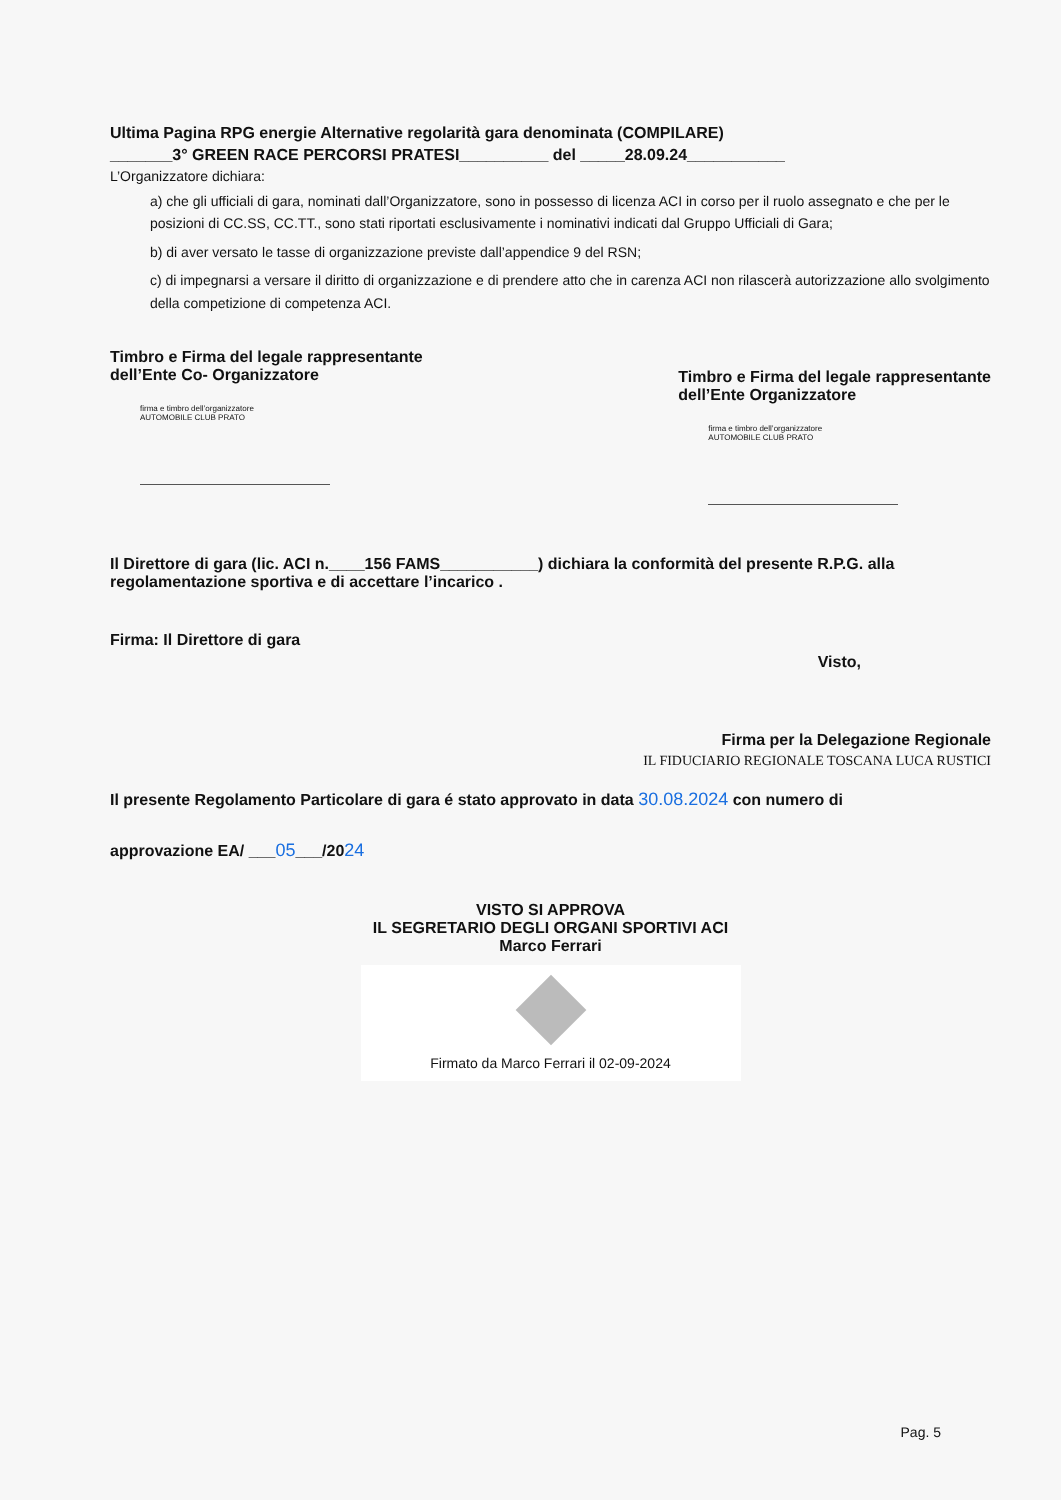Ultima Pagina RPG energie Alternative regolarità gara denominata (COMPILARE)
_______3° GREEN RACE PERCORSI PRATESI__________ del _____28.09.24___________
L’Organizzatore dichiara:
a) che gli ufficiali di gara, nominati dall’Organizzatore, sono in possesso di licenza ACI in corso per il ruolo assegnato e che per le posizioni di CC.SS, CC.TT., sono stati riportati esclusivamente i nominativi indicati dal Gruppo Ufficiali di Gara;
b) di aver versato le tasse di organizzazione previste dall’appendice 9 del RSN;
c) di impegnarsi a versare il diritto di organizzazione e di prendere atto che in carenza ACI non rilascerà autorizzazione allo svolgimento della competizione di competenza ACI.
Timbro e Firma del legale rappresentante
dell’Ente Co- Organizzatore
firma e timbro dell’organizzatore
AUTOMOBILE CLUB PRATO
Timbro e Firma del legale rappresentante
dell’Ente Organizzatore
firma e timbro dell’organizzatore
AUTOMOBILE CLUB PRATO
Il Direttore di gara (lic. ACI n.____156 FAMS___________) dichiara la conformità del presente R.P.G. alla regolamentazione sportiva e di accettare l’incarico .
Firma: Il Direttore di gara
Visto,
Firma per la Delegazione Regionale
IL FIDUCIARIO REGIONALE TOSCANA LUCA RUSTICI
Il presente Regolamento Particolare di gara é stato approvato in data 30.08.2024 con numero di
approvazione EA/ ___05___/2024
VISTO SI APPROVA
IL SEGRETARIO DEGLI ORGANI SPORTIVI ACI
Marco Ferrari
Firmato da Marco Ferrari il 02-09-2024
Pag. 5